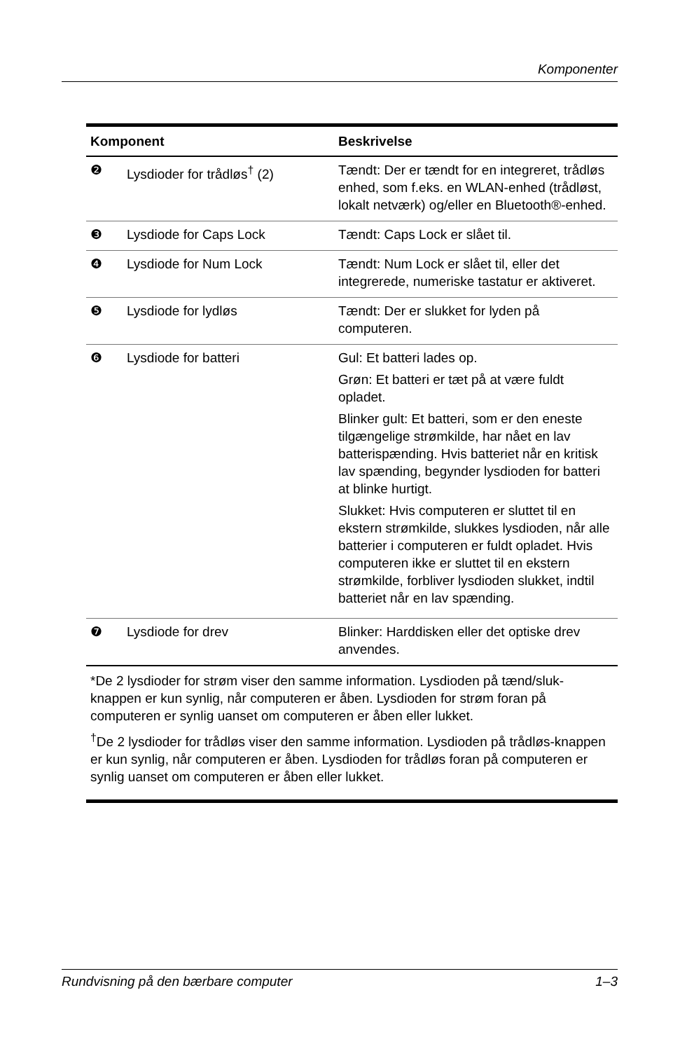Komponenter
| Komponent | | Beskrivelse |
| --- | --- | --- |
| ❷ | Lysdioder for trådløs<sup>†</sup> (2) | Tændt: Der er tændt for en integreret, trådløs enhed, som f.eks. en WLAN-enhed (trådløst, lokalt netværk) og/eller en Bluetooth®-enhed. |
| ❸ | Lysdiode for Caps Lock | Tændt: Caps Lock er slået til. |
| ❹ | Lysdiode for Num Lock | Tændt: Num Lock er slået til, eller det integrerede, numeriske tastatur er aktiveret. |
| ❺ | Lysdiode for lydløs | Tændt: Der er slukket for lyden på computeren. |
| ❻ | Lysdiode for batteri | Gul: Et batteri lades op. Grøn: Et batteri er tæt på at være fuldt opladet. Blinker gult: Et batteri, som er den eneste tilgængelige strømkilde, har nået en lav batterispænding. Hvis batteriet når en kritisk lav spænding, begynder lysdioden for batteri at blinke hurtigt. Slukket: Hvis computeren er sluttet til en ekstern strømkilde, slukkes lysdioden, når alle batterier i computeren er fuldt opladet. Hvis computeren ikke er sluttet til en ekstern strømkilde, forbliver lysdioden slukket, indtil batteriet når en lav spænding. |
| ❼ | Lysdiode for drev | Blinker: Harddisken eller det optiske drev anvendes. |
| *De 2 lysdioder for strøm viser den samme information. Lysdioden på tænd/sluk-knappen er kun synlig, når computeren er åben. Lysdioden for strøm foran på computeren er synlig uanset om computeren er åben eller lukket. <sup>†</sup> De 2 lysdioder for trådløs viser den samme information. Lysdioden på trådløs-knappen er kun synlig, når computeren er åben. Lysdioden for trådløs foran på computeren er synlig uanset om computeren er åben eller lukket. | | |
Rundvisning på den bærbare computer 1–3